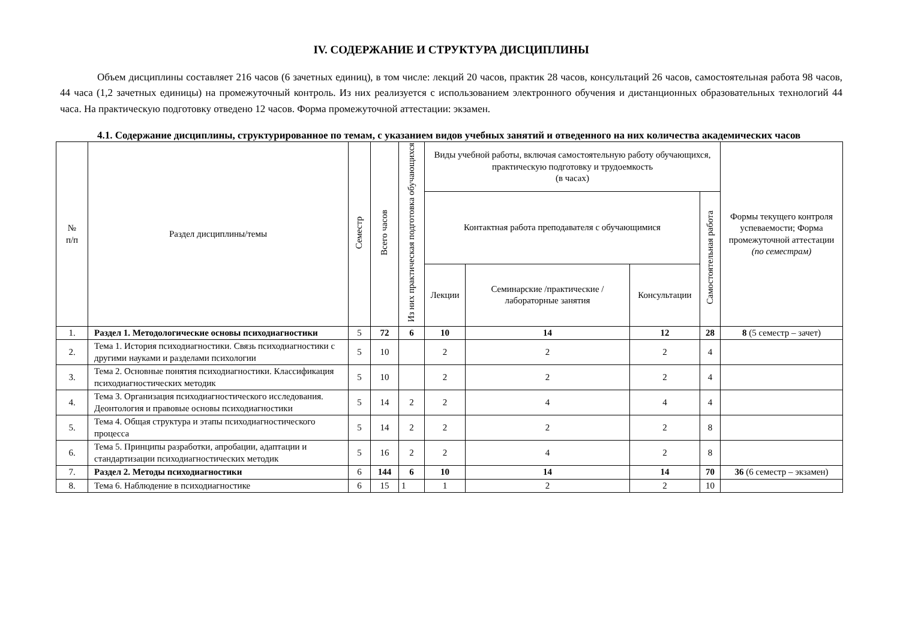IV. СОДЕРЖАНИЕ И СТРУКТУРА ДИСЦИПЛИНЫ
Объем дисциплины составляет 216 часов (6 зачетных единиц), в том числе: лекций 20 часов, практик 28 часов, консультаций 26 часов, самостоятельная работа 98 часов, 44 часа (1,2 зачетных единицы) на промежуточный контроль. Из них реализуется с использованием электронного обучения и дистанционных образовательных технологий 44 часа. На практическую подготовку отведено 12 часов. Форма промежуточной аттестации: экзамен.
4.1. Содержание дисциплины, структурированное по темам, с указанием видов учебных занятий и отведенного на них количества академических часов
| № п/п | Раздел дисциплины/темы | Семестр | Всего часов | Из них практическая подготовка обучающихся | Виды учебной работы, включая самостоятельную работу обучающихся, практическую подготовку и трудоемкость (в часах) | | | | Формы текущего контроля успеваемости; Форма промежуточной аттестации (по семестрам) |
| --- | --- | --- | --- | --- | --- | --- | --- | --- | --- |
| | | | | | Контактная работа преподавателя с обучающимися | | | Самостоятельная работа | |
| | | | | | Лекции | Семинарские /практические /лабораторные занятия | Консультации | | |
| 1. | Раздел 1. Методологические основы психодиагностики | 5 | 72 | 6 | 10 | 14 | 12 | 28 | 8 (5 семестр – зачет) |
| 2. | Тема 1. История психодиагностики. Связь психодиагностики с другими науками и разделами психологии | 5 | 10 | | 2 | 2 | 2 | 4 | |
| 3. | Тема 2. Основные понятия психодиагностики. Классификация психодиагностических методик | 5 | 10 | | 2 | 2 | 2 | 4 | |
| 4. | Тема 3. Организация психодиагностического исследования. Деонтология и правовые основы психодиагностики | 5 | 14 | 2 | 2 | 4 | 4 | 4 | |
| 5. | Тема 4. Общая структура и этапы психодиагностического процесса | 5 | 14 | 2 | 2 | 2 | 2 | 8 | |
| 6. | Тема 5. Принципы разработки, апробации, адаптации и стандартизации психодиагностических методик | 5 | 16 | 2 | 2 | 4 | 2 | 8 | |
| 7. | Раздел 2. Методы психодиагностики | 6 | 144 | 6 | 10 | 14 | 14 | 70 | 36 (6 семестр – экзамен) |
| 8. | Тема 6. Наблюдение в психодиагностике | 6 | 15 | 1 | 1 | 2 | 2 | 10 | |